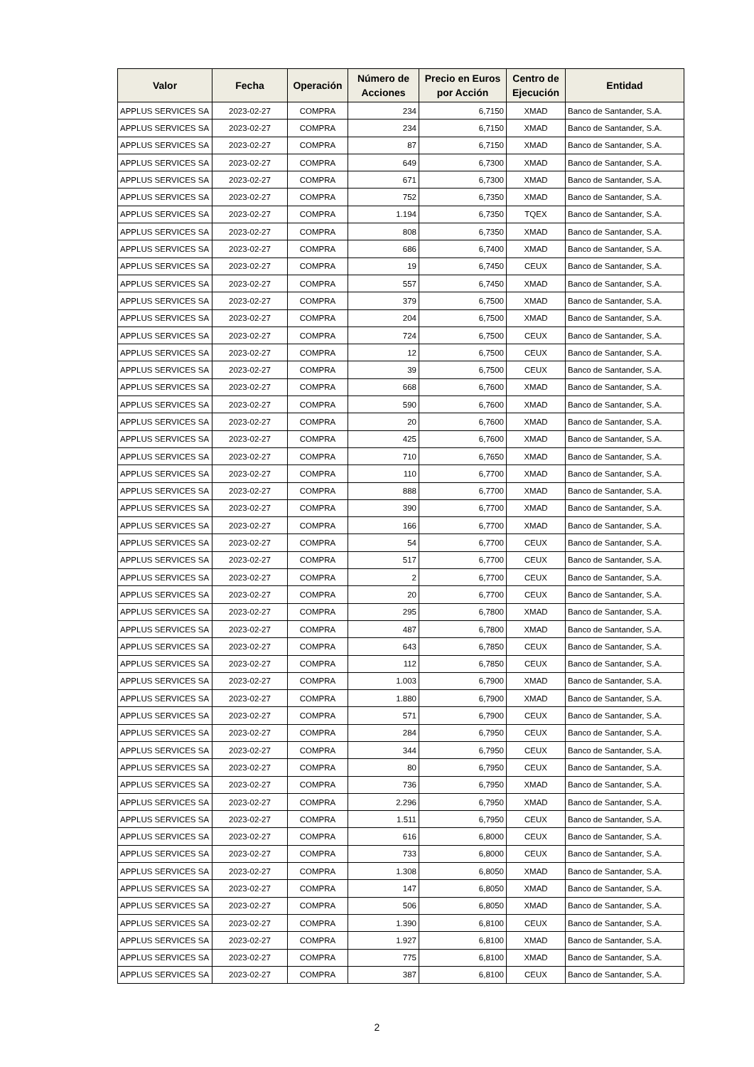| Valor | Fecha | Operación | Número de Acciones | Precio en Euros por Acción | Centro de Ejecución | Entidad |
| --- | --- | --- | --- | --- | --- | --- |
| APPLUS SERVICES SA | 2023-02-27 | COMPRA | 234 | 6,7150 | XMAD | Banco de Santander, S.A. |
| APPLUS SERVICES SA | 2023-02-27 | COMPRA | 234 | 6,7150 | XMAD | Banco de Santander, S.A. |
| APPLUS SERVICES SA | 2023-02-27 | COMPRA | 87 | 6,7150 | XMAD | Banco de Santander, S.A. |
| APPLUS SERVICES SA | 2023-02-27 | COMPRA | 649 | 6,7300 | XMAD | Banco de Santander, S.A. |
| APPLUS SERVICES SA | 2023-02-27 | COMPRA | 671 | 6,7300 | XMAD | Banco de Santander, S.A. |
| APPLUS SERVICES SA | 2023-02-27 | COMPRA | 752 | 6,7350 | XMAD | Banco de Santander, S.A. |
| APPLUS SERVICES SA | 2023-02-27 | COMPRA | 1.194 | 6,7350 | TQEX | Banco de Santander, S.A. |
| APPLUS SERVICES SA | 2023-02-27 | COMPRA | 808 | 6,7350 | XMAD | Banco de Santander, S.A. |
| APPLUS SERVICES SA | 2023-02-27 | COMPRA | 686 | 6,7400 | XMAD | Banco de Santander, S.A. |
| APPLUS SERVICES SA | 2023-02-27 | COMPRA | 19 | 6,7450 | CEUX | Banco de Santander, S.A. |
| APPLUS SERVICES SA | 2023-02-27 | COMPRA | 557 | 6,7450 | XMAD | Banco de Santander, S.A. |
| APPLUS SERVICES SA | 2023-02-27 | COMPRA | 379 | 6,7500 | XMAD | Banco de Santander, S.A. |
| APPLUS SERVICES SA | 2023-02-27 | COMPRA | 204 | 6,7500 | XMAD | Banco de Santander, S.A. |
| APPLUS SERVICES SA | 2023-02-27 | COMPRA | 724 | 6,7500 | CEUX | Banco de Santander, S.A. |
| APPLUS SERVICES SA | 2023-02-27 | COMPRA | 12 | 6,7500 | CEUX | Banco de Santander, S.A. |
| APPLUS SERVICES SA | 2023-02-27 | COMPRA | 39 | 6,7500 | CEUX | Banco de Santander, S.A. |
| APPLUS SERVICES SA | 2023-02-27 | COMPRA | 668 | 6,7600 | XMAD | Banco de Santander, S.A. |
| APPLUS SERVICES SA | 2023-02-27 | COMPRA | 590 | 6,7600 | XMAD | Banco de Santander, S.A. |
| APPLUS SERVICES SA | 2023-02-27 | COMPRA | 20 | 6,7600 | XMAD | Banco de Santander, S.A. |
| APPLUS SERVICES SA | 2023-02-27 | COMPRA | 425 | 6,7600 | XMAD | Banco de Santander, S.A. |
| APPLUS SERVICES SA | 2023-02-27 | COMPRA | 710 | 6,7650 | XMAD | Banco de Santander, S.A. |
| APPLUS SERVICES SA | 2023-02-27 | COMPRA | 110 | 6,7700 | XMAD | Banco de Santander, S.A. |
| APPLUS SERVICES SA | 2023-02-27 | COMPRA | 888 | 6,7700 | XMAD | Banco de Santander, S.A. |
| APPLUS SERVICES SA | 2023-02-27 | COMPRA | 390 | 6,7700 | XMAD | Banco de Santander, S.A. |
| APPLUS SERVICES SA | 2023-02-27 | COMPRA | 166 | 6,7700 | XMAD | Banco de Santander, S.A. |
| APPLUS SERVICES SA | 2023-02-27 | COMPRA | 54 | 6,7700 | CEUX | Banco de Santander, S.A. |
| APPLUS SERVICES SA | 2023-02-27 | COMPRA | 517 | 6,7700 | CEUX | Banco de Santander, S.A. |
| APPLUS SERVICES SA | 2023-02-27 | COMPRA | 2 | 6,7700 | CEUX | Banco de Santander, S.A. |
| APPLUS SERVICES SA | 2023-02-27 | COMPRA | 20 | 6,7700 | CEUX | Banco de Santander, S.A. |
| APPLUS SERVICES SA | 2023-02-27 | COMPRA | 295 | 6,7800 | XMAD | Banco de Santander, S.A. |
| APPLUS SERVICES SA | 2023-02-27 | COMPRA | 487 | 6,7800 | XMAD | Banco de Santander, S.A. |
| APPLUS SERVICES SA | 2023-02-27 | COMPRA | 643 | 6,7850 | CEUX | Banco de Santander, S.A. |
| APPLUS SERVICES SA | 2023-02-27 | COMPRA | 112 | 6,7850 | CEUX | Banco de Santander, S.A. |
| APPLUS SERVICES SA | 2023-02-27 | COMPRA | 1.003 | 6,7900 | XMAD | Banco de Santander, S.A. |
| APPLUS SERVICES SA | 2023-02-27 | COMPRA | 1.880 | 6,7900 | XMAD | Banco de Santander, S.A. |
| APPLUS SERVICES SA | 2023-02-27 | COMPRA | 571 | 6,7900 | CEUX | Banco de Santander, S.A. |
| APPLUS SERVICES SA | 2023-02-27 | COMPRA | 284 | 6,7950 | CEUX | Banco de Santander, S.A. |
| APPLUS SERVICES SA | 2023-02-27 | COMPRA | 344 | 6,7950 | CEUX | Banco de Santander, S.A. |
| APPLUS SERVICES SA | 2023-02-27 | COMPRA | 80 | 6,7950 | CEUX | Banco de Santander, S.A. |
| APPLUS SERVICES SA | 2023-02-27 | COMPRA | 736 | 6,7950 | XMAD | Banco de Santander, S.A. |
| APPLUS SERVICES SA | 2023-02-27 | COMPRA | 2.296 | 6,7950 | XMAD | Banco de Santander, S.A. |
| APPLUS SERVICES SA | 2023-02-27 | COMPRA | 1.511 | 6,7950 | CEUX | Banco de Santander, S.A. |
| APPLUS SERVICES SA | 2023-02-27 | COMPRA | 616 | 6,8000 | CEUX | Banco de Santander, S.A. |
| APPLUS SERVICES SA | 2023-02-27 | COMPRA | 733 | 6,8000 | CEUX | Banco de Santander, S.A. |
| APPLUS SERVICES SA | 2023-02-27 | COMPRA | 1.308 | 6,8050 | XMAD | Banco de Santander, S.A. |
| APPLUS SERVICES SA | 2023-02-27 | COMPRA | 147 | 6,8050 | XMAD | Banco de Santander, S.A. |
| APPLUS SERVICES SA | 2023-02-27 | COMPRA | 506 | 6,8050 | XMAD | Banco de Santander, S.A. |
| APPLUS SERVICES SA | 2023-02-27 | COMPRA | 1.390 | 6,8100 | CEUX | Banco de Santander, S.A. |
| APPLUS SERVICES SA | 2023-02-27 | COMPRA | 1.927 | 6,8100 | XMAD | Banco de Santander, S.A. |
| APPLUS SERVICES SA | 2023-02-27 | COMPRA | 775 | 6,8100 | XMAD | Banco de Santander, S.A. |
| APPLUS SERVICES SA | 2023-02-27 | COMPRA | 387 | 6,8100 | CEUX | Banco de Santander, S.A. |
2